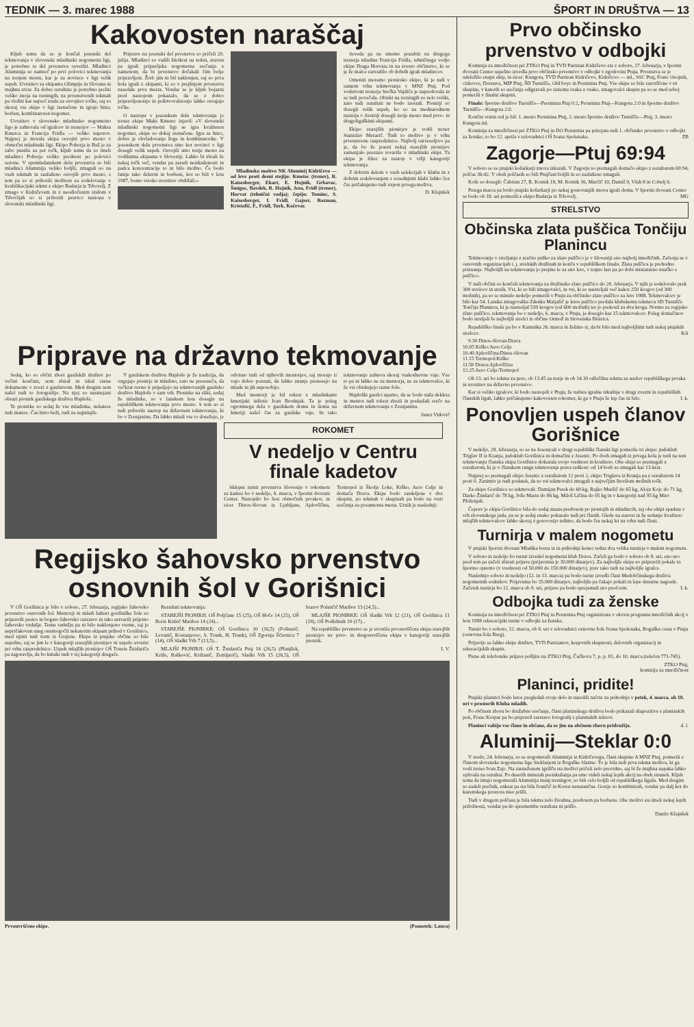TEDNIK — 3. marec 1988 ŠPORT IN DRUŠTVA — 13
Kakovosten naraščaj
Kljub temu da se je končal jesenski del tekmovanja v slovenski mladinski nogometni ligi, je potrebno ta del prvenstva osvetliti. Mladinci Aluminija so namreč po prvi polovici tekmovanja na tretjem mestu, kar je za novince v ligi velik uspeh. Uvrstitev za ekipama Olimpije in Slovana ni majhna stvar. Za dobre rezultate je potrebno preliti veliko znoja na treningih, na prvenstvenih tekmah pa vložiti kar največ truda za osvojitev točke, saj so skoraj vse ekipe v ligi izenačene in igrajo hiter, borben, kombinatoren nogomet.
Uvrstitev v slovensko mladinsko nogometno ligo je zahtevala od igralcev in trenerjev — Maksa Kmetca in Francija Fridla — veliko naporov. Najprej je morala ekipa osvojiti prvo mesto v območni mladinski ligi. Ekipo Pohorja iz Ruš je za sabo pustila za pet točk, kljub temu da so imeli mladinci Pohorja veliko prednost po polovici sezone. V spomladanskem delu prvenstva so bili mladinci Aluminija veliko boljši; zmagali so na vseh tekmah in zasluženo osvojili prvo mesto, s tem pa so si priborili možnost za sodelovanje v kvalifikacijski tekmi z ekipo Rudarja iz Trbovelj. Z zmago v Kidričevem in z neodločenim izidom v Trbovljah so si priborili pravico nastopa v slovenski mladinski ligi.
Priprave na jesenski del prvenstva so pričeli 20. julija. Mladinci so vadili štirikrat na teden, zraven pa igrali prijateljska nogometna srečanja z namenom, da bi prvenstvo dočakali čim bolje pripravljeni. Žreb jim ni bil naklonjen, saj so prva kola igrali z ekipami, ki so v prejšnjem prvenstvu zasedale prva mesta. Vendar se je kljub bojazni pred nastopom pokazalo, da se z dobro pripravljenostjo in požrtvovalnostjo lahko osvajajo točke.
O nastopu v jesenskem delu tekmovanja je trener ekipe Maks Kmetec izjavil: »V slovenski mladinski nogometni ligi se igra kvaliteten nogomet, ekipe so dokaj izenačene. Igra se hitro, dobro je obvladovanje žoge in kombinatorike. V jesenskem delu prvenstva smo kot novinci v ligi dosegli velik uspeh. Osvojili smo tretje mesto za vodilnima ekipama v Sloveniji. Lahko bi zbrali še nekaj točk več, vendar pa zaradi neizkušenosti in padca koncentracije to ni bilo možno. Če bodo fantje tako delavni in borbeni, kot so bili v letu 1987, bomo visoko uvrstitev obdržali.«
Mladinsko moštvo NK Aluminij Kidričevo — od leve proti desni stojijo: Kmetec (trener), R. Kaisesberger, Ekart, E. Hojnik, Grbavac, Šmigoc, Bavdek, R. Hojnik, Jeza, Fridl (trener), Horvat (tehnični vodja); čepijo: Tominc, S. Kaisesberger, I. Fridl, Gajser, Rozman, Kristofič, F., Fridl, Turk, Kočevar.
Seveda pa ne smemo pozabiti na drugega trenerja mladine Francija Fridla, tehničnega vodjo ekipe Draga Horvata in na zvesto občinstvo, ki se je že malce razvadilo ob dobrih igrah mladincev.
Omeniti moramo pionirsko ekipo, ki je tudi v samem vrhu tekmovanja v MNZ Ptuj. Pod vodstvom trenerja Srečka Vajdiča je napredovala in se tudi povečala. Obiski na treningih so zelo veliki, zato tudi rezultati ne bodo izostali. Pionirji so dosegli velik uspeh, ko so na mednarodnem turnirju v Avstriji dosegli tretje mesto med prvo- in drugoligaškimi ekipami.
Ekipo starejših pionirjev je vodil trener Stanislav Mesarič. Tudi to moštvo je v vrhu prvenstvene razpredelnice. Najbolj razveseljivo pa je, da bo že jeseni nekaj starejših pionirjev zamenjalo prestare tovariše v mladinski ekipi. Ta ekipa je filter za nastop v višji kategoriji tekmovanja.
Z dobrim delom v vseh selekcijah v klubu in z dobrim sodelovanjem s sosednjimi klubi lahko čez čas pričakujemo tudi vzpon prvega moštva.
D. Klajnšek
Prvo občinsko prvenstvo v odbojki
Komisija za množičnost pri ZTKO Ptuj in TVD Partizan Kidričevo sta v soboto, 27. februarja, v športni dvorani Center uspešno izvedla prvo občinsko prvenstvo v odbojki v zgodovini Ptuja. Prvenstva se je udeležilo enajst ekip, in sicer: Kungota, TVD Partizan Kidričevo, Kidričevo — ml., SSC Ptuj, Franc Osojnik, cirkovce, Dornava, MIP Ptuj, ŠD Turnišče, Old boys in Perutnina Ptuj. Vse ekipe so bile razvrščene v tri skupine, v katerih so srečanja odigravali po sistemu vsaka z vsako, zmagovalci skupin pa so se med seboj pomerili v finalni skupini.
Finale: športno društvo Turnišče—Perutnina Ptuj 0:2, Perutnina Ptuj—Kungota 2:0 in športno društvo Turnišče—Kungota 2:0.
Končni vrstni red je bil: 1. mesto Perutnina Ptuj, 2. mesto športno društvo Turnišče—Ptuj, 3. mesto Kungota itd.
Komisija za množičnost pri ZTKO Ptuj in DO Perutnina pa prirejata tudi 1. občinsko prvenstvo v odbojki za ženske; to bo 12. aprila v telovadnici OŠ Ivana Spolenaka. ZB
Zagorje—Ptuj 69:94
V soboto so se ptujski košarkarji znova izkazali. V Zagorju so premagali domačo ekipo z rezultatom 69:94, polčas 36:42. V obeh polčasih so bili Ptujčani boljši in so zasluženo zmagali.
Koše so dosegli: Čabrian 27, R. Kotnik 18, M. Kotnik 16, Marčič 10, Damiš 9, Vlah 8 in Cobelj 6.
Petega marca pa bodo ptujski košarkarji po nekaj gostovanjih znova igrali doma. V športni dvorani Center se bodo ob 18. uri pomerili z ekipo Rudarja iz Trbovelj. MG
STRELSTVO
Občinska zlata puščica Tončiju Planincu
Tekmovanje v streljanju z zračno puško za zlato puščico je v Sloveniji eno najbolj množičnih. Začenja se v osnovnih organizacijah t. j. strelskih družinah in konča v republiškem finalu. Zlata puščica je prehodno priznanje. Najboljši na tekmovanju jo prejme le za eno leto, v trajno last pa po dobi miniaturno značko s puščico.
V naši občini so končali tekmovanja za družinsko zlato puščico do 20. februarja. V njih je sodelovalo prek 300 strelcev in strelk. Vsi, ki so bili zmagovalci, in vsi, ki so nastreljali več kakor 250 krogov (od 300 možnih), pa so se minulo nedeljo pomerili v Ptuju za občinsko zlato puščico za leto 1988. Tekmovalcev je bilo kar 54. Lanska zmagovalka Zdenka Matjašič je letos puščico predala klubskemu tekmecu SD Turnišče Tončiju Planincu, ki je nastreljal 539 krogov (od 600 možnih) ter jo prekosil za dva kroga. Normo za regijsko zlato puščico, tekmovanje bo v nedeljo, 6. marca, v Ptuju, je doseglo kar 15 tekmovalcev. Poleg domačinov bodo streljali še najboljši strelci iz občine Ormož in Slovenska Bistrica.
Republiško finale pa bo v Kamniku 26. marca in želimo si, da bi bilo med najboljšimi tudi nekaj ptujskih strelcev. KA
Priprave na državno tekmovanje
Sedaj, ko so občni zbori gasilskih društev po večini končani, sem zbiral in iskal razne dokumente v zvezi z gasilstvom. Med drugim sem našel tudi to fotografijo. Na njej so nasmejani obrazi pionirk gasilskega društva Hajdoše.
Te pionirke so sedaj že vse mladinke, nekatere tudi matere. Čas hitro beži, tudi za najmlajše.
V gasilskem društvu Hajdoše je že tradicija, da vzgajajo pionirje in mladino, zato ne preseneča, da večkrat ravno ti pripeljejo na tekmovanjih gasilsko društvo Hajdoše v sam vrh. Pionirke na sliki, sedaj že mladinke, so v lanskem letu dosegle na republiškem tekmovanju prvo mesto. S tem so si tudi priborile nastop na državnem tekmovanju, ki bo v Zrenjaninu. Da lahko mladi vse to dosežejo, je odvisno tudi od njihovih mentorjev, saj morajo ti vajo dobro poznati, da lahko znanje prenesejo na mlade in jih usposobijo.
Med mentorji je bil tokrat z mladinkami kmetijski inženir Ivan Brodnjak. Ta je poleg ogromnega dela v gasilskem domu in doma na kmetiji našel čas za gasilske vaje. In tako tekmovanje zahteva skoraj vsakodnevne vaje. Vse to pa ni lahko ne za mentorja, ne za tekmovalce, ki še vsi obiskujejo razne šole.
Hajdoški gasilci upamo, da se bodo naša dekleta in mentor tudi tokrat zbrali in poskušali srečo na državnem tekmovanju v Zrenjaninu.
Janez Vidovič
ROKOMET
V nedeljo v Centru finale kadetov
Sklepni turnir prvenstva Slovenije v rokometu za kadete bo v nedeljo, 6. marca, v športni dvorani Center. Nastopilo bo šest območnih prvakov, in sicer Dinos-Slovan iz Ljubljane, Ajdovščina, Termopol iz Škofje Loke, Krško, Aero Celje in domača Drava. Ekipe bodo razdeljene v dve skupini, po tekmah v skupinah pa bodo na vrsti srečanja za posamezna mesta. Urnik je naslednji:
Regijsko šahovsko prvenstvo osnovnih šol v Gorišnici
V OŠ Gorišnica je bilo v soboto, 27. februarja, regijsko šahovsko prvenstvo osnovnih šol. Mentorji in mladi šahisti gorišniške šole so pripravili pestro in bogato šahovsko razstavo in tako ustvarili prijetno šahovsko vzdušje. Temu vzdušju pa ni bilo naklonjeno vreme, saj je nepričakovan sneg onemogočil nekaterim ekipam prihod v Gorišnico, med njimi tudi trem iz Grajene. Ekipe iz ptujske občine so bile uspešne, saj se jim le v kategoriji starejših pionirjev ni uspelo uvrstiti pri vrhu razpredelnice. Uspeh mlajših pionirjev OŠ Toneta Žnidariča pa zagotavlja, da bo kmalu tudi v tej kategoriji drugače.
Rezultati tekmovanja:
STAREJŠI PIONIRJI: OŠ Poljčane 15 (25), OŠ Hoče 14 (25), OŠ Boris Kidrič Maribor 14 (24)...
STAREJŠE PIONIRKE: OŠ Gorišnica 10 (16,5) (Fošnarič, Levanič, Kostanjevec, S. Trunk, H. Trunk), OŠ Zgornja Ščavnica 7 (14), OŠ Sladki Vrh 7 (13,5)...
MLAJŠI PIONIRJI: OŠ T. Žnidariča Ptuj 16 (26,5) (Planjšek, Križe, Rašković, Križanič, Zemljarič), Sladki Vrh 15 (26,5), OŠ bratov Polančič Maribor 13 (24,5)...
MLAJŠE PIONIRKE: OŠ Sladki Vrh 12 (21), OŠ Gorišnica 11 (18), OŠ Podlehnik 10 (17)...
Na republiško prvenstvo se je uvrstila prvouvrščena ekipa starejših pionirjev ter prvo- in drugouvrščena ekipa v kategoriji starejših pionirk.
I. V.
Prvouvrščene ekipe. (Posnetek: Laura)
9.30 Dinos-Slovan:Drava
10.05 Krško:Aero Celje
10.40 Ajdovščina:Dinos-Slovan
11.15 Termopol:Krško
11.50 Drava:Ajdovščina
12.25 Aero Celje:Termopol
Ob 13. uri bo tekma za peto, ob 13.45 za tretje in ob 14.30 odločilna tekma za naslov republiškega prvaka in uvrstitev na državno prvenstvo.
Ker si veliko igralcev, ki bodo nastopili v Ptuju, že nabira igralne izkušnje v drugi zvezni in republiških članskih ligah, lahko pričakujemo kakovosten rokomet, ki ga v Ptuju še lep čas ni bilo. I. k.
Ponovljen uspeh članov Gorišnice
V nedeljo, 28. februarja, so se na Jesenicah v drugi republiški članski ligi pomerile tri ekipe: judoklub Triglav II iz Kranja, judoklub Gorišnica in domačini z Jesenic. Po dveh zmagah iz prvega kola je tudi na tem tekmovanju članska ekipa Gorišnice dokazala svojo vrednost in kvaliteto. Obe ekipi so premagali z rezultatom, ki je v članskem rangu tekmovanja prava redkost: od 14 borb so zmagali kar 13-krat.
Najprej so premagali ekipo Jesenic z rezultatom 12 proti 2, ekipo Triglava iz Kranja pa z rezultatom 14 proti 0. Zanimiv je tudi podatek, da so vsi tekmovalci zmagali z največjim številom možnih točk.
Za ekipo Gorišnice so tekmovali: Damijan Petek do 60 kg, Rajko Muršič do 65 kg, Alojz Kojc do 71 kg, Darko Žnidarič do 78 kg, Jože Marin do 86 kg, Miloš Ličina do 95 kg in v kategoriji nad 95 kg Miro Plošenjak.
Čeprav je ekipa Gorišnice bila do sedaj znana predvsem po pionirjih in mladincih, saj obe ekipi spadata v vrh slovenskega juda, pa se je sedaj enako pokazalo tudi pri članih. Glede na starost in že sedanjo kvaliteto mlajših tekmovalcev lahko skoraj z gotovostjo trdimo, da bodo čez nekaj let na vrhu tudi člani.
Turnirja v malem nogometu
V ptujski športni dvorani Mladika bosta ta in prihodnji konec tedna dva velika turnirja v malem nogometu.
V soboto in nedeljo bo turnir izvedel nogometni klub Drava. Začeli ga bodo v soboto ob 8. uri, eno uro pred tem pa začeli zbirati prijave (prijavnina je 30.000 dinarjev). Za najboljše ekipe so pripravili pokale in športno opremo (v vrednosti od 50.000 do 150.000 dinarjev), prav tako tudi za najboljše igralce.
Naslednjo soboto in nedeljo (12. in 13. marca) pa bodo turnir izvedli člani Medobčinskega društva nogometnih sodnikov. Prijavnina bo 35.000 dinarjev, najboljše pa čakajo pokali in lepe denarne nagrade. Začetek turnirja bo 12. marca ob 9. uri, prijave pa bodo sprejemali uro pred tem. I. k.
Odbojka tudi za ženske
Komisija za množičnost pri ZTKO Ptuj in Perutnina Ptuj organizirata v okviru programa množičnih akcij v letu 1988 rekreacijski turnir v odbojki za ženske.
Turnir bo v soboto, 12. marca, ob 8. uri v telovadnici osnovne šole Ivana Spolenaka, Rogaška cesta v Ptuju (osnovna šola Breg).
Prijavijo se lahko ekipe društev, TVD Partizanov, krajevnih skupnosti, delovnih organizacij in rekreacijskih skupin.
Pisne ali telefonske prijave pošljite na ZTKO Ptuj, Čučkova 7, p. p. 81, do 10. marca (telefon 771-745).
ZTKO Ptuj,
komisija za množičnost
Planinci, pridite!
Ptujski planinci bodo letos pregledali svoje delo in naredili načrte za prihodnje v petek, 4. marca, ob 18. uri v prostorih Kluba mladih.
Po občnem zboru bo družabno srečanje, člani planinskega društva bodo prikazali diapozitive s planinskih poti, Franc Korpar pa bo pripravil razstavo fotografij s planinskih izletov.
Planinci vabijo vse člane in občane, da se jim na občnem zboru pridružijo. d. l.
Aluminij—Steklar 0:0
V sredo, 24. februarja, so se nogometaši Aluminija iz Kidričevega, člani skupine A MNZ Ptuj, pomerili s članom slovenske nogometne lige Steklarjem iz Rogaške Slatine. To je bila tudi prva tekma moštva, ki ga vodi trener Ivan Zajc. Na zasneženem igrišču sta moštvi pričeli zelo previdno, saj bi že majhna napaka lahko vplivala na rezultat. Po desetih minutah preizkušanja pa smo videli nekaj lepih akcij na obeh straneh. Kljub temu da imajo nogometaši Aluminija manj treningov, so bili celo boljši od republiškega ligaša. Med drugim so zadeli prečnik, enkrat pa sta bila Ivančič in Koren nenatančna. Gostje so kombinirali, vendar pa dalj kot do kazenskega prostora niso prišli.
Tudi v drugem polčasu je bila tekma zelo živahna, predvsem pa borbena. Obe moštvi sta imeli nekaj lepih priložnosti, vendar pa do spremembe rezultata ni prišlo.
Danilo Klajnšek